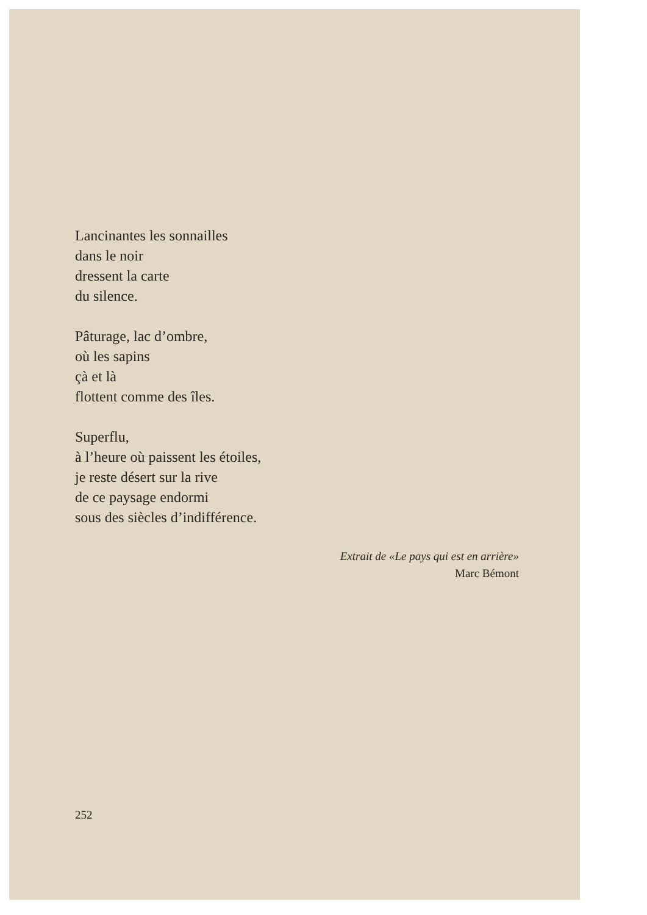Lancinantes les sonnailles
dans le noir
dressent la carte
du silence.
Pâturage, lac d’ombre,
où les sapins
çà et là
flottent comme des îles.
Superflu,
à l’heure où paissent les étoiles,
je reste désert sur la rive
de ce paysage endormi
sous des siècles d’indifférence.
Extrait de «Le pays qui est en arrière»
Marc Bémont
252